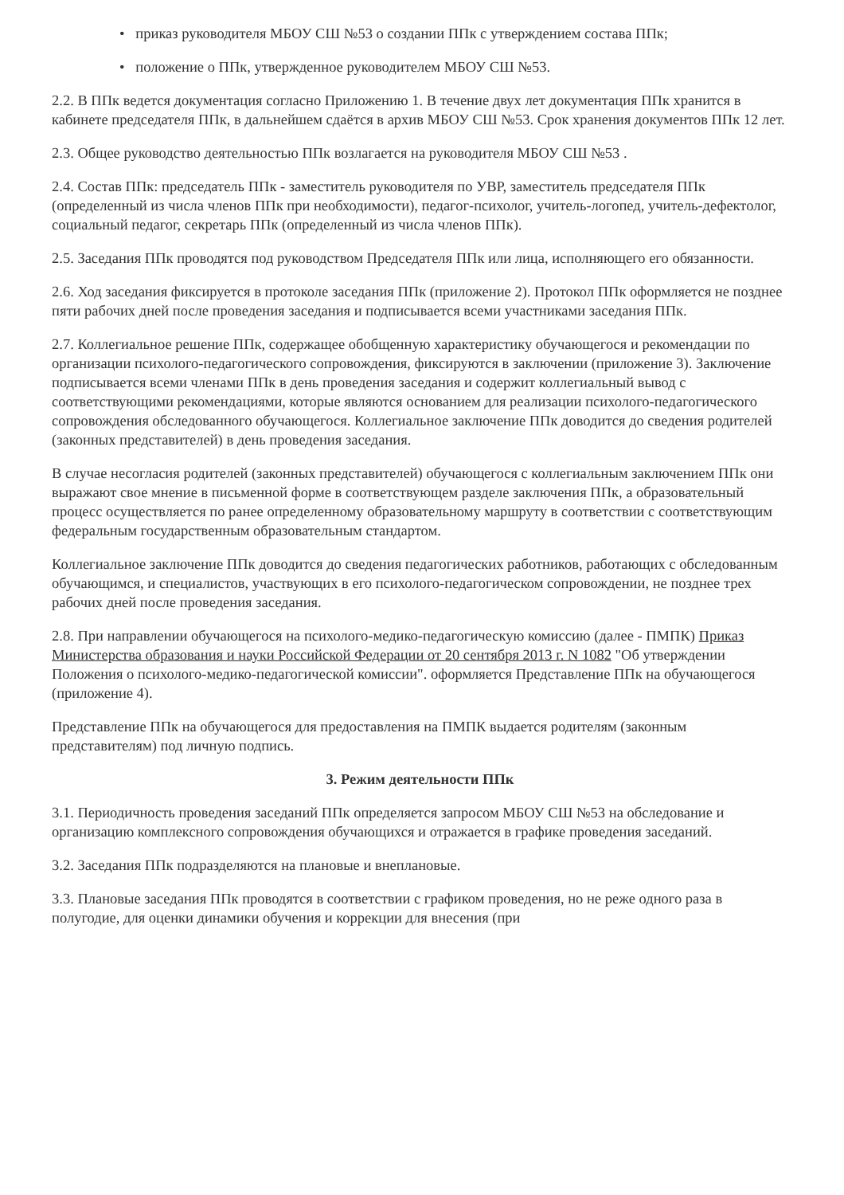• приказ руководителя МБОУ СШ №53 о создании ППк с утверждением состава ППк;
• положение о ППк, утвержденное руководителем МБОУ СШ №53.
2.2. В ППк ведется документация согласно Приложению 1. В течение двух лет документация ППк хранится в кабинете председателя ППк, в дальнейшем сдаётся в архив МБОУ СШ №53. Срок хранения документов ППк 12 лет.
2.3. Общее руководство деятельностью ППк возлагается на руководителя МБОУ СШ №53 .
2.4. Состав ППк: председатель ППк - заместитель руководителя по УВР, заместитель председателя ППк (определенный из числа членов ППк при необходимости), педагог-психолог, учитель-логопед, учитель-дефектолог, социальный педагог, секретарь ППк (определенный из числа членов ППк).
2.5. Заседания ППк проводятся под руководством Председателя ППк или лица, исполняющего его обязанности.
2.6. Ход заседания фиксируется в протоколе заседания ППк (приложение 2). Протокол ППк оформляется не позднее пяти рабочих дней после проведения заседания и подписывается всеми участниками заседания ППк.
2.7. Коллегиальное решение ППк, содержащее обобщенную характеристику обучающегося и рекомендации по организации психолого-педагогического сопровождения, фиксируются в заключении (приложение 3). Заключение подписывается всеми членами ППк в день проведения заседания и содержит коллегиальный вывод с соответствующими рекомендациями, которые являются основанием для реализации психолого-педагогического сопровождения обследованного обучающегося. Коллегиальное заключение ППк доводится до сведения родителей (законных представителей) в день проведения заседания.
В случае несогласия родителей (законных представителей) обучающегося с коллегиальным заключением ППк они выражают свое мнение в письменной форме в соответствующем разделе заключения ППк, а образовательный процесс осуществляется по ранее определенному образовательному маршруту в соответствии с соответствующим федеральным государственным образовательным стандартом.
Коллегиальное заключение ППк доводится до сведения педагогических работников, работающих с обследованным обучающимся, и специалистов, участвующих в его психолого-педагогическом сопровождении, не позднее трех рабочих дней после проведения заседания.
2.8. При направлении обучающегося на психолого-медико-педагогическую комиссию (далее - ПМПК) Приказ Министерства образования и науки Российской Федерации от 20 сентября 2013 г. N 1082 "Об утверждении Положения о психолого-медико-педагогической комиссии". оформляется Представление ППк на обучающегося (приложение 4).
Представление ППк на обучающегося для предоставления на ПМПК выдается родителям (законным представителям) под личную подпись.
3. Режим деятельности ППк
3.1. Периодичность проведения заседаний ППк определяется запросом МБОУ СШ №53 на обследование и организацию комплексного сопровождения обучающихся и отражается в графике проведения заседаний.
3.2. Заседания ППк подразделяются на плановые и внеплановые.
3.3. Плановые заседания ППк проводятся в соответствии с графиком проведения, но не реже одного раза в полугодие, для оценки динамики обучения и коррекции для внесения (при